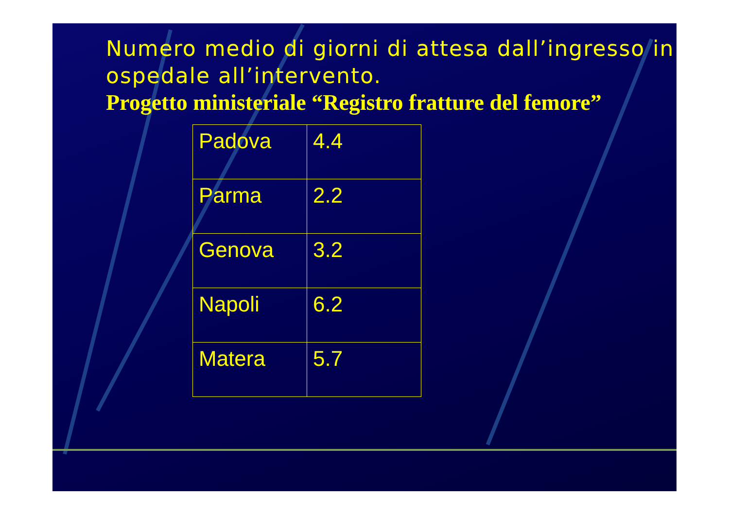Numero medio di giorni di attesa dall’ingresso in ospedale all’intervento.
Progetto ministeriale “Registro fratture del femore”
| Padova | 4.4 |
| Parma | 2.2 |
| Genova | 3.2 |
| Napoli | 6.2 |
| Matera | 5.7 |